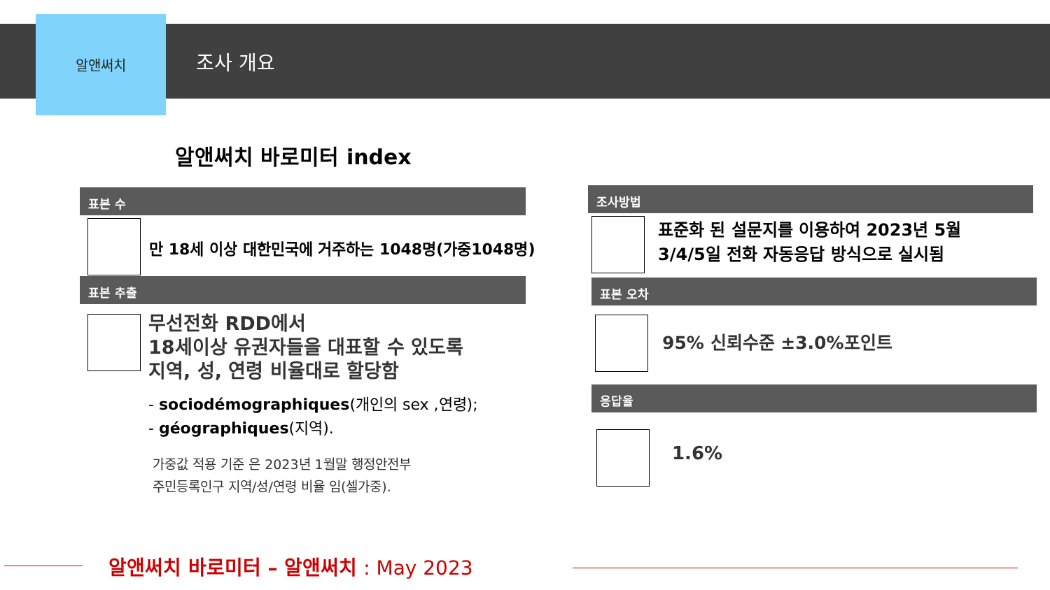알앤써치
조사 개요
알앤써치 바로미터 index
표본 수
만 18세 이상 대한민국에 거주하는 1048명(가중1048명)
표본 추출
무선전화 RDD에서
18세이상 유권자들을 대표할 수 있도록
지역, 성, 연령 비율대로 할당함
- sociodémographiques(개인의 sex ,연령);
- géographiques(지역).
가중값 적용 기준 은 2023년 1월말 행정안전부
주민등록인구 지역/성/연령 비율 임(셀가중).
조사방법
표준화 된 설문지를 이용하여 2023년 5월
3/4/5일 전화 자동응답 방식으로 실시됨
표본 오차
95% 신뢰수준 ±3.0%포인트
응답율
1.6%
알앤써치 바로미터 – 알앤써치 : May 2023